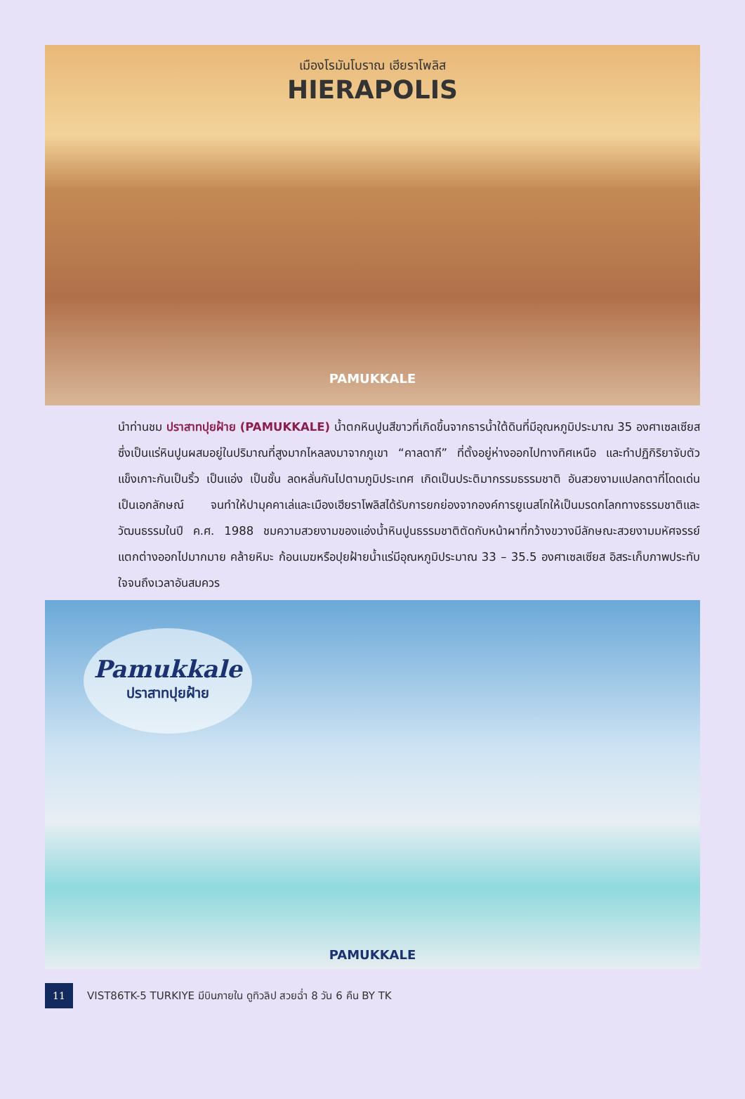เมืองโรมันโบราณ เฮียราโพลิส
HIERAPOLIS
PAMUKKALE
นำท่านชม ปราสาทปุยฝ้าย (PAMUKKALE) น้ำตกหินปูนสีขาวที่เกิดขึ้นจากธารน้ำใต้ดินที่มีอุณหภูมิประมาณ 35 องศาเซลเซียส ซึ่งเป็นแร่หินปูนผสมอยู่ในปริมาณที่สูงมากไหลลงมาจากภูเขา “คาลดากี” ที่ตั้งอยู่ห่างออกไปทางทิศเหนือ และทำปฏิกิริยาจับตัวแข็งเกาะกันเป็นริ้ว เป็นแอ่ง เป็นชั้น ลดหลั่นกันไปตามภูมิประเทศ เกิดเป็นประติมากรรมธรรมชาติ อันสวยงามแปลกตาที่โดดเด่นเป็นเอกลักษณ์ จนทำให้ปามุคคาเล่และเมืองเฮียราโพลิสได้รับการยกย่องจากองค์การยูเนสโกให้เป็นมรดกโลกทางธรรมชาติและวัฒนธรรมในปี ค.ศ. 1988 ชมความสวยงามของแอ่งน้ำหินปูนธรรมชาติตัดกับหน้าผาที่กว้างขวางมีลักษณะสวยงามมหัศจรรย์แตกต่างออกไปมากมาย คล้ายหิมะ ก้อนเมฆหรือปุยฝ้ายน้ำแร่มีอุณหภูมิประมาณ 33 – 35.5 องศาเซลเซียส อิสระเก็บภาพประทับใจจนถึงเวลาอันสมควร
Pamukkale
ปราสาทปุยฝ้าย
PAMUKKALE
11
VIST86TK-5 TURKIYE มีบินภายใน ดูทิวลิป สวยฉ่ำ 8 วัน 6 คืน BY TK